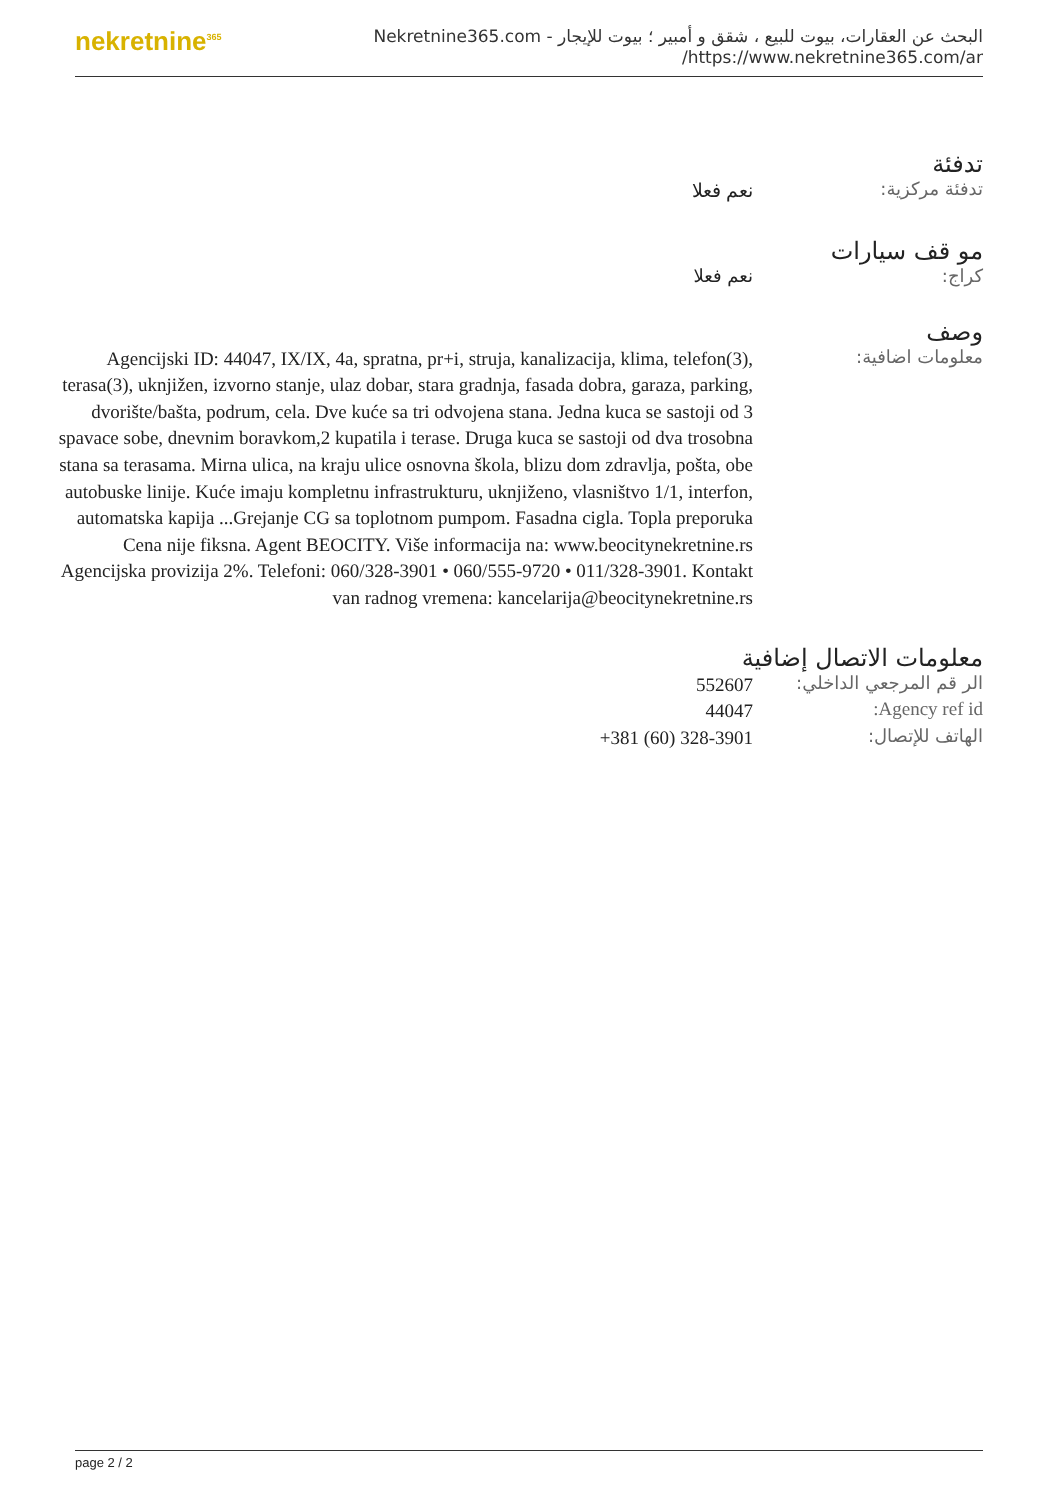nekretnine<sup>365</sup>
البحث عن العقارات، بيوت للبيع ، شقق و أمبير ؛ بيوت للإيجار - Nekretnine365.com
https://www.nekretnine365.com/ar/
تدفئة
تدفئة مركزية:
نعم فعلا
مو قف سيارات
كراج: نعم فعلا
وصف
معلومات اضافية:
Agencijski ID: 44047, IX/IX, 4a, spratna, pr+i, struja, kanalizacija, klima, telefon(3), terasa(3), uknjižen, izvorno stanje, ulaz dobar, stara gradnja, fasada dobra, garaza, parking, dvorište/bašta, podrum, cela. Dve kuće sa tri odvojena stana. Jedna kuca se sastoji od 3 spavace sobe, dnevnim boravkom,2 kupatila i terase. Druga kuca se sastoji od dva trosobna stana sa terasama. Mirna ulica, na kraju ulice osnovna škola, blizu dom zdravlja, pošta, obe autobuske linije. Kuće imaju kompletnu infrastrukturu, uknjiženo, vlasništvo 1/1, interfon, automatska kapija ...Grejanje CG sa toplotnom pumpom. Fasadna cigla. Topla preporuka Cena nije fiksna. Agent BEOCITY. Više informacija na: www.beocitynekretnine.rs Agencijska provizija 2%. Telefoni: 060/328-3901 • 060/555-9720 • 011/328-3901. Kontakt van radnog vremena: kancelarija@beocitynekretnine.rs
معلومات الاتصال إضافية
الر قم المرجعي الداخلي:
552607
Agency ref id:
44047
الهاتف للإتصال:
+381 (60) 328-3901
page 2 / 2